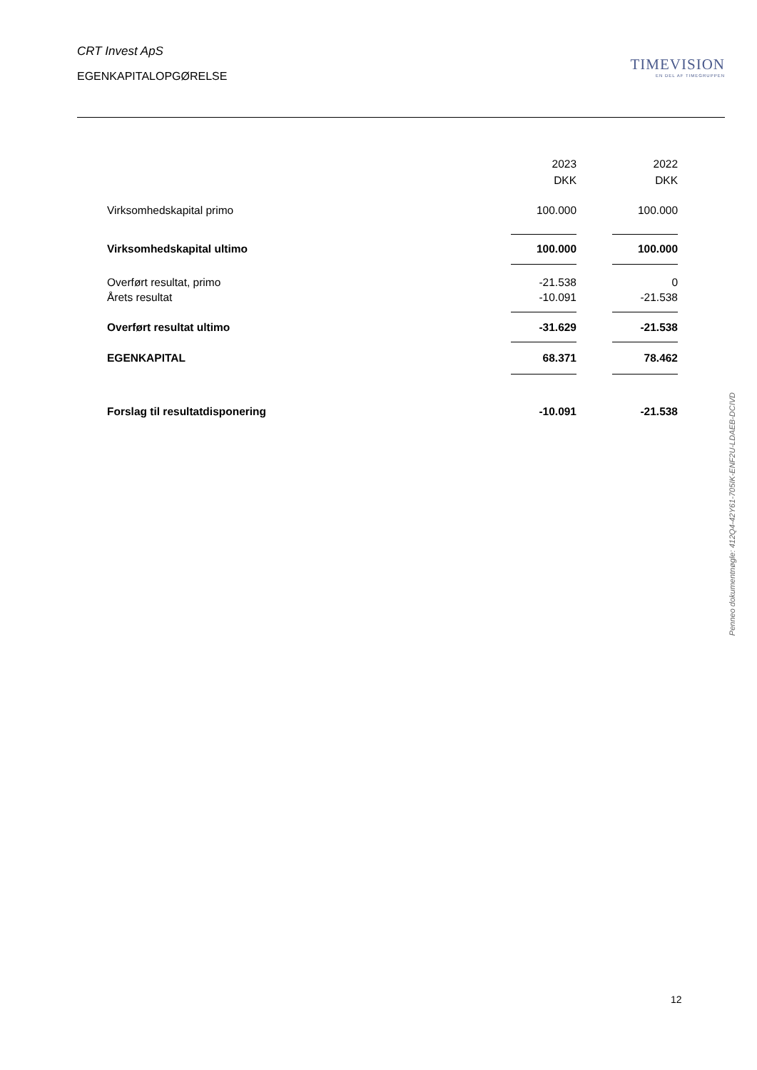CRT Invest ApS
EGENKAPITALOPGØRELSE
TIMEVISION
EN DEL AF TIMEGRUPPEN
| | 2023 | | 2022 |
| | DKK | | DKK |
| Virksomhedskapital primo | 100.000 | | 100.000 |
| Virksomhedskapital ultimo | 100.000 | | 100.000 |
| Overført resultat, primo | -21.538 | | 0 |
| Årets resultat | -10.091 | | -21.538 |
| Overført resultat ultimo | -31.629 | | -21.538 |
| EGENKAPITAL | 68.371 | | 78.462 |
| Forslag til resultatdisponering | -10.091 | | -21.538 |
Penneo dokumentnøgle: 412Q4-42Y61-705IK-ENF2U-LDAEB-DCIVD
12